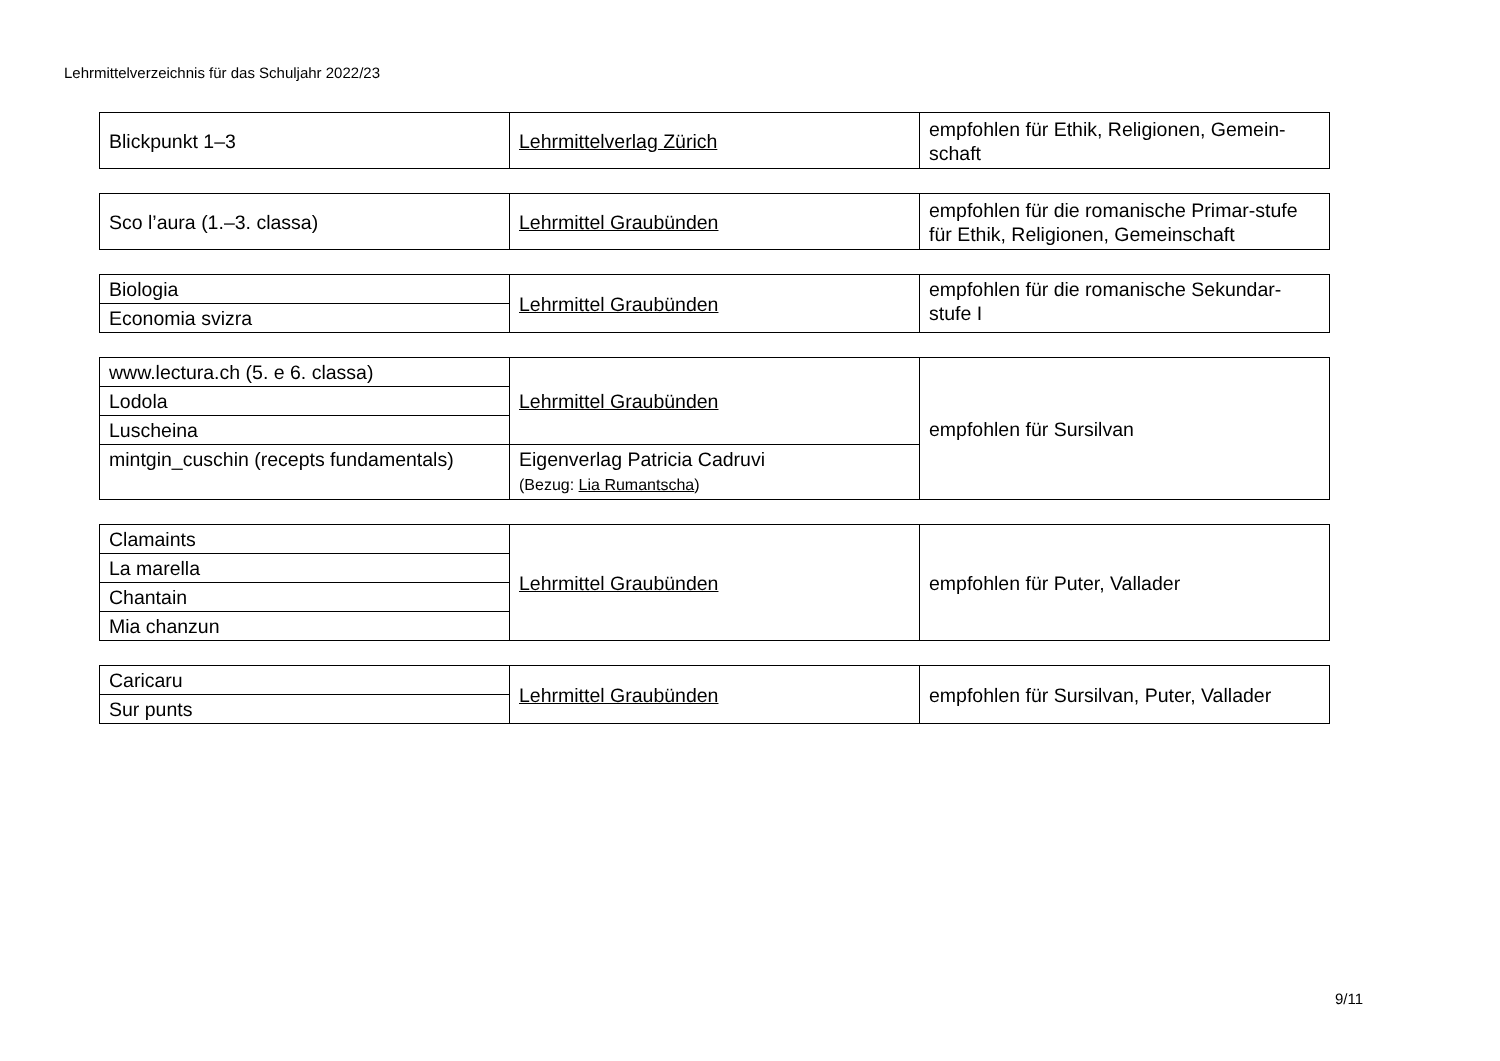Lehrmittelverzeichnis für das Schuljahr 2022/23
| Blickpunkt 1–3 | Lehrmittelverlag Zürich | empfohlen für Ethik, Religionen, Gemein-schaft |
| Sco l’aura (1.–3. classa) | Lehrmittel Graubünden | empfohlen für die romanische Primar-stufe für Ethik, Religionen, Gemeinschaft |
| Biologia | Lehrmittel Graubünden | empfohlen für die romanische Sekundar-stufe I |
| Economia svizra | | |
| www.lectura.ch (5. e 6. classa) | Lehrmittel Graubünden | empfohlen für Sursilvan |
| Lodola | | |
| Luscheina | | |
| mintgin_cuschin (recepts fundamentals) | Eigenverlag Patricia Cadruvi (Bezug: Lia Rumantscha ) | |
| Clamaints | Lehrmittel Graubünden | empfohlen für Puter, Vallader |
| La marella | | |
| Chantain | | |
| Mia chanzun | | |
| Caricaru | Lehrmittel Graubünden | empfohlen für Sursilvan, Puter, Vallader |
| Sur punts | | |
9/11